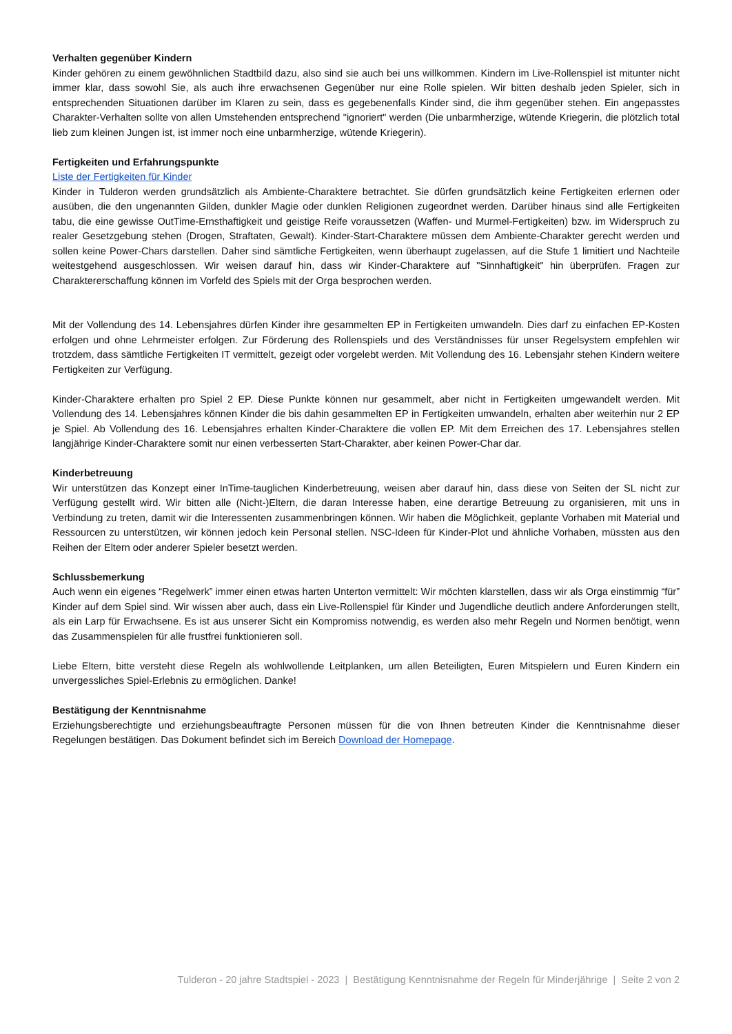Verhalten gegenüber Kindern
Kinder gehören zu einem gewöhnlichen Stadtbild dazu, also sind sie auch bei uns willkommen. Kindern im Live-Rollenspiel ist mitunter nicht immer klar, dass sowohl Sie, als auch ihre erwachsenen Gegenüber nur eine Rolle spielen. Wir bitten deshalb jeden Spieler, sich in entsprechenden Situationen darüber im Klaren zu sein, dass es gegebenenfalls Kinder sind, die ihm gegenüber stehen. Ein angepasstes Charakter-Verhalten sollte von allen Umstehenden entsprechend "ignoriert" werden (Die unbarmherzige, wütende Kriegerin, die plötzlich total lieb zum kleinen Jungen ist, ist immer noch eine unbarmherzige, wütende Kriegerin).
Fertigkeiten und Erfahrungspunkte
Liste der Fertigkeiten für Kinder
Kinder in Tulderon werden grundsätzlich als Ambiente-Charaktere betrachtet. Sie dürfen grundsätzlich keine Fertigkeiten erlernen oder ausüben, die den ungenannten Gilden, dunkler Magie oder dunklen Religionen zugeordnet werden. Darüber hinaus sind alle Fertigkeiten tabu, die eine gewisse OutTime-Ernsthaftigkeit und geistige Reife voraussetzen (Waffen- und Murmel-Fertigkeiten) bzw. im Widerspruch zu realer Gesetzgebung stehen (Drogen, Straftaten, Gewalt). Kinder-Start-Charaktere müssen dem Ambiente-Charakter gerecht werden und sollen keine Power-Chars darstellen. Daher sind sämtliche Fertigkeiten, wenn überhaupt zugelassen, auf die Stufe 1 limitiert und Nachteile weitestgehend ausgeschlossen. Wir weisen darauf hin, dass wir Kinder-Charaktere auf "Sinnhaftigkeit" hin überprüfen. Fragen zur Charaktererschaffung können im Vorfeld des Spiels mit der Orga besprochen werden.
Mit der Vollendung des 14. Lebensjahres dürfen Kinder ihre gesammelten EP in Fertigkeiten umwandeln. Dies darf zu einfachen EP-Kosten erfolgen und ohne Lehrmeister erfolgen. Zur Förderung des Rollenspiels und des Verständnisses für unser Regelsystem empfehlen wir trotzdem, dass sämtliche Fertigkeiten IT vermittelt, gezeigt oder vorgelebt werden. Mit Vollendung des 16. Lebensjahr stehen Kindern weitere Fertigkeiten zur Verfügung.
Kinder-Charaktere erhalten pro Spiel 2 EP. Diese Punkte können nur gesammelt, aber nicht in Fertigkeiten umgewandelt werden. Mit Vollendung des 14. Lebensjahres können Kinder die bis dahin gesammelten EP in Fertigkeiten umwandeln, erhalten aber weiterhin nur 2 EP je Spiel. Ab Vollendung des 16. Lebensjahres erhalten Kinder-Charaktere die vollen EP. Mit dem Erreichen des 17. Lebensjahres stellen langjährige Kinder-Charaktere somit nur einen verbesserten Start-Charakter, aber keinen Power-Char dar.
Kinderbetreuung
Wir unterstützen das Konzept einer InTime-tauglichen Kinderbetreuung, weisen aber darauf hin, dass diese von Seiten der SL nicht zur Verfügung gestellt wird. Wir bitten alle (Nicht-)Eltern, die daran Interesse haben, eine derartige Betreuung zu organisieren, mit uns in Verbindung zu treten, damit wir die Interessenten zusammenbringen können. Wir haben die Möglichkeit, geplante Vorhaben mit Material und Ressourcen zu unterstützen, wir können jedoch kein Personal stellen. NSC-Ideen für Kinder-Plot und ähnliche Vorhaben, müssten aus den Reihen der Eltern oder anderer Spieler besetzt werden.
Schlussbemerkung
Auch wenn ein eigenes “Regelwerk” immer einen etwas harten Unterton vermittelt: Wir möchten klarstellen, dass wir als Orga einstimmig “für” Kinder auf dem Spiel sind. Wir wissen aber auch, dass ein Live-Rollenspiel für Kinder und Jugendliche deutlich andere Anforderungen stellt, als ein Larp für Erwachsene. Es ist aus unserer Sicht ein Kompromiss notwendig, es werden also mehr Regeln und Normen benötigt, wenn das Zusammenspielen für alle frustfrei funktionieren soll.
Liebe Eltern, bitte versteht diese Regeln als wohlwollende Leitplanken, um allen Beteiligten, Euren Mitspielern und Euren Kindern ein unvergessliches Spiel-Erlebnis zu ermöglichen. Danke!
Bestätigung der Kenntnisnahme
Erziehungsberechtigte und erziehungsbeauftragte Personen müssen für die von Ihnen betreuten Kinder die Kenntnisnahme dieser Regelungen bestätigen. Das Dokument befindet sich im Bereich Download der Homepage.
Tulderon - 20 jahre Stadtspiel - 2023 | Bestätigung Kenntnisnahme der Regeln für Minderjährige | Seite 2 von 2